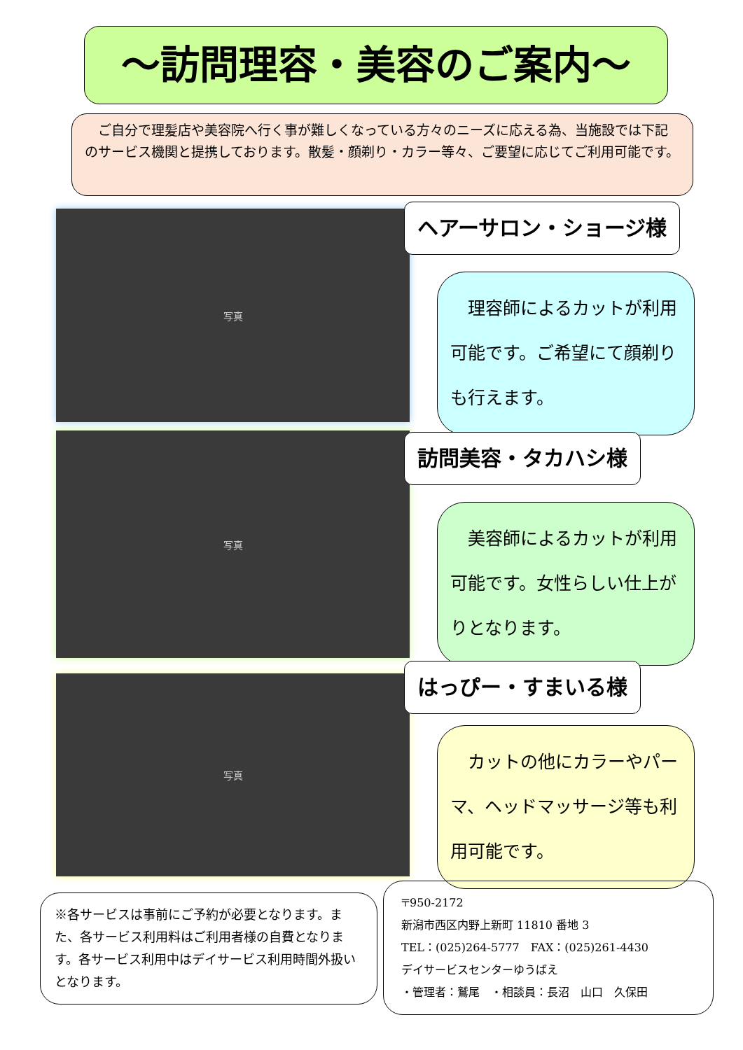～訪問理容・美容のご案内～
　ご自分で理髪店や美容院へ行く事が難しくなっている方々のニーズに応える為、当施設では下記のサービス機関と提携しております。散髪・顔剃り・カラー等々、ご要望に応じてご利用可能です。
写真 ヘアーサロン・ショージ様
　理容師によるカットが利用可能です。ご希望にて顔剃りも行えます。
写真 訪問美容・タカハシ様
　美容師によるカットが利用可能です。女性らしい仕上がりとなります。
写真 はっぴー・すまいる様
　カットの他にカラーやパーマ、ヘッドマッサージ等も利用可能です。
※各サービスは事前にご予約が必要となります。また、各サービス利用料はご利用者様の自費となります。各サービス利用中はデイサービス利用時間外扱いとなります。
〒950-2172
新潟市西区内野上新町 11810 番地 3
TEL：(025)264-5777　FAX：(025)261-4430
デイサービスセンターゆうばえ
・管理者：鷲尾　・相談員：長沼　山口　久保田